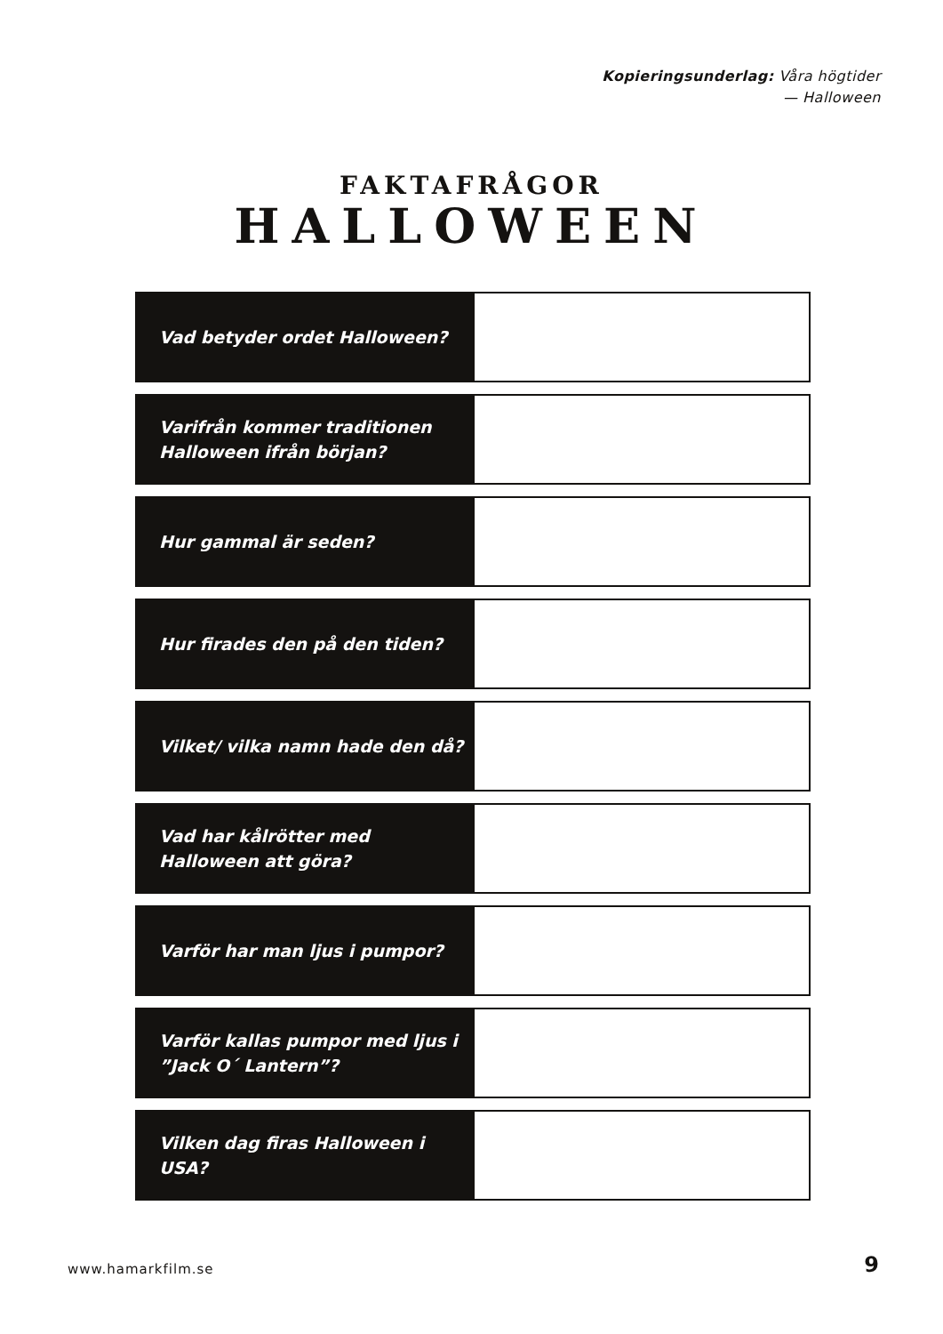Kopieringsunderlag: Våra högtider
— Halloween
FAKTAFRÅGOR
HALLOWEEN
| Vad betyder ordet Halloween? | |
| Varifrån kommer traditionen Halloween ifrån början? | |
| Hur gammal är seden? | |
| Hur firades den på den tiden? | |
| Vilket/ vilka namn hade den då? | |
| Vad har kålrötter med Halloween att göra? | |
| Varför har man ljus i pumpor? | |
| Varför kallas pumpor med ljus i ”Jack O´ Lantern”? | |
| Vilken dag firas Halloween i USA? | |
www.hamarkfilm.se 9